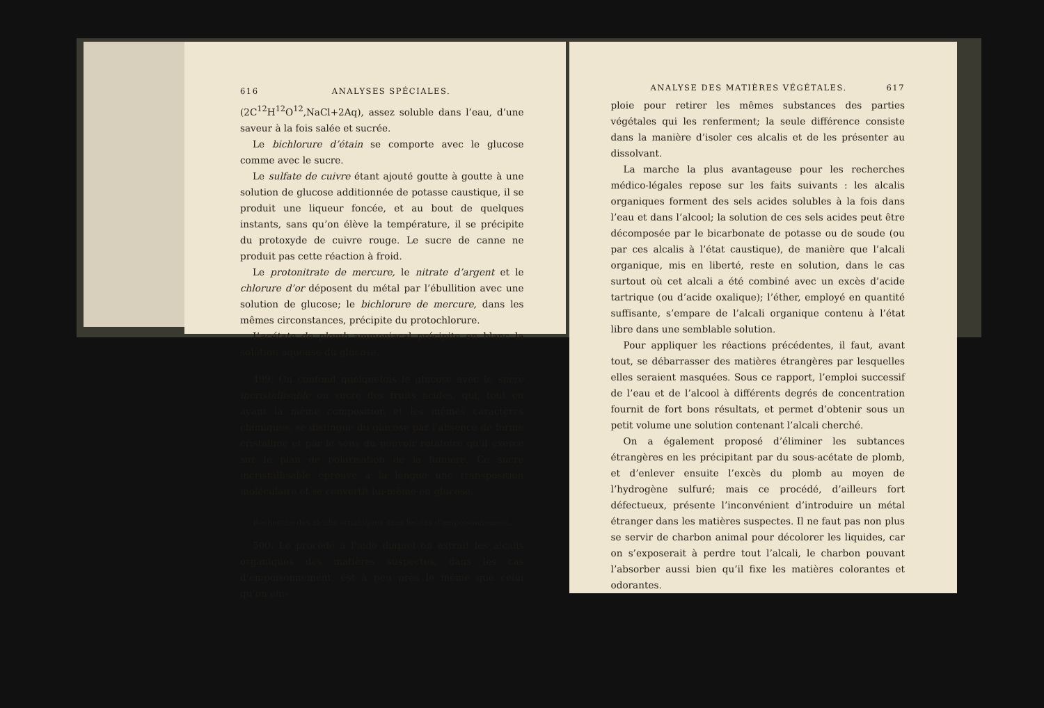616 ANALYSES SPÉCIALES.
(2C<sup>12</sup>H<sup>12</sup>O<sup>12</sup>,NaCl+2Aq), assez soluble dans l’eau, d’une saveur à la fois salée et sucrée.
Le bichlorure d’étain se comporte avec le glucose comme avec le sucre.
Le sulfate de cuivre étant ajouté goutte à goutte à une solution de glucose additionnée de potasse caustique, il se produit une liqueur foncée, et au bout de quelques instants, sans qu’on élève la température, il se précipite du protoxyde de cuivre rouge. Le sucre de canne ne produit pas cette réaction à froid.
Le protonitrate de mercure, le nitrate d’argent et le chlorure d’or déposent du métal par l’ébullition avec une solution de glucose; le bichlorure de mercure, dans les mêmes circonstances, précipite du protochlorure.
L’acétate de plomb ammoniacal précipite en blanc la solution aqueuse du glucose.
499. On confond quelquefois le glucose avec le sucre incristallisable ou sucre des fruits acides, qui, tout en ayant la même composition et les mêmes caractères chimiques, se distingue du glucose par l’absence de forme cristalline et par le sens du pouvoir rotatoire qu’il exerce sur le plan de polarisation de la lumière. Ce sucre incristallisable éprouve à la longue une transposition moléculaire et se convertit lui-même en glucose.
Recherche des alcalis organiques dans les cas d’empoisonnement.
500. Le procédé à l’aide duquel on extrait les alcalis organiques des matières suspectes, dans les cas d’empoisonnement, est à peu près le même que celui qu’on em-
ANALYSE DES MATIÈRES VÉGÉTALES. 617
ploie pour retirer les mêmes substances des parties végétales qui les renferment; la seule différence consiste dans la manière d’isoler ces alcalis et de les présenter au dissolvant.
La marche la plus avantageuse pour les recherches médico-légales repose sur les faits suivants : les alcalis organiques forment des sels acides solubles à la fois dans l’eau et dans l’alcool; la solution de ces sels acides peut être décomposée par le bicarbonate de potasse ou de soude (ou par ces alcalis à l’état caustique), de manière que l’alcali organique, mis en liberté, reste en solution, dans le cas surtout où cet alcali a été combiné avec un excès d’acide tartrique (ou d’acide oxalique); l’éther, employé en quantité suffisante, s’empare de l’alcali organique contenu à l’état libre dans une semblable solution.
Pour appliquer les réactions précédentes, il faut, avant tout, se débarrasser des matières étrangères par lesquelles elles seraient masquées. Sous ce rapport, l’emploi successif de l’eau et de l’alcool à différents degrés de concentration fournit de fort bons résultats, et permet d’obtenir sous un petit volume une solution contenant l’alcali cherché.
On a également proposé d’éliminer les subtances étrangères en les précipitant par du sous-acétate de plomb, et d’enlever ensuite l’excès du plomb au moyen de l’hydrogène sulfuré; mais ce procédé, d’ailleurs fort défectueux, présente l’inconvénient d’introduire un métal étranger dans les matières suspectes. Il ne faut pas non plus se servir de charbon animal pour décolorer les liquides, car on s’exposerait à perdre tout l’alcali, le charbon pouvant l’absorber aussi bien qu’il fixe les matières colorantes et odorantes.